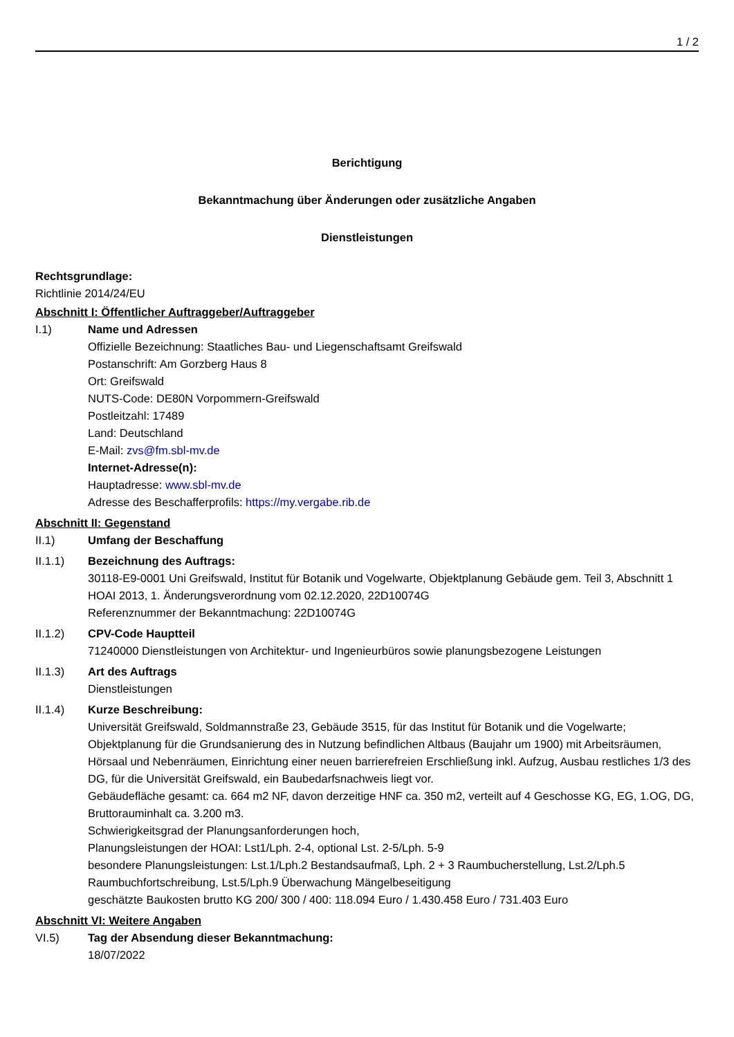1 / 2
Berichtigung
Bekanntmachung über Änderungen oder zusätzliche Angaben
Dienstleistungen
Rechtsgrundlage:
Richtlinie 2014/24/EU
Abschnitt I: Öffentlicher Auftraggeber/Auftraggeber
I.1) Name und Adressen
Offizielle Bezeichnung: Staatliches Bau- und Liegenschaftsamt Greifswald
Postanschrift: Am Gorzberg Haus 8
Ort: Greifswald
NUTS-Code: DE80N Vorpommern-Greifswald
Postleitzahl: 17489
Land: Deutschland
E-Mail: zvs@fm.sbl-mv.de
Internet-Adresse(n):
Hauptadresse: www.sbl-mv.de
Adresse des Beschafferprofils: https://my.vergabe.rib.de
Abschnitt II: Gegenstand
II.1) Umfang der Beschaffung
II.1.1) Bezeichnung des Auftrags:
30118-E9-0001 Uni Greifswald, Institut für Botanik und Vogelwarte, Objektplanung Gebäude gem. Teil 3, Abschnitt 1 HOAI 2013, 1. Änderungsverordnung vom 02.12.2020, 22D10074G
Referenznummer der Bekanntmachung: 22D10074G
II.1.2) CPV-Code Hauptteil
71240000 Dienstleistungen von Architektur- und Ingenieurbüros sowie planungsbezogene Leistungen
II.1.3) Art des Auftrags
Dienstleistungen
II.1.4) Kurze Beschreibung:
Universität Greifswald, Soldmannstraße 23, Gebäude 3515, für das Institut für Botanik und die Vogelwarte; Objektplanung für die Grundsanierung des in Nutzung befindlichen Altbaus (Baujahr um 1900) mit Arbeitsräumen, Hörsaal und Nebenräumen, Einrichtung einer neuen barrierefreien Erschließung inkl. Aufzug, Ausbau restliches 1/3 des DG, für die Universität Greifswald, ein Baubedarfsnachweis liegt vor.
Gebäudefläche gesamt: ca. 664 m2 NF, davon derzeitige HNF ca. 350 m2, verteilt auf 4 Geschosse KG, EG, 1.OG, DG, Bruttorauminhalt ca. 3.200 m3.
Schwierigkeitsgrad der Planungsanforderungen hoch,
Planungsleistungen der HOAI: Lst1/Lph. 2-4, optional Lst. 2-5/Lph. 5-9
besondere Planungsleistungen: Lst.1/Lph.2 Bestandsaufmaß, Lph. 2 + 3 Raumbucherstellung, Lst.2/Lph.5 Raumbuchfortschreibung, Lst.5/Lph.9 Überwachung Mängelbeseitigung
geschätzte Baukosten brutto KG 200/ 300 / 400: 118.094 Euro / 1.430.458 Euro / 731.403 Euro
Abschnitt VI: Weitere Angaben
VI.5) Tag der Absendung dieser Bekanntmachung:
18/07/2022